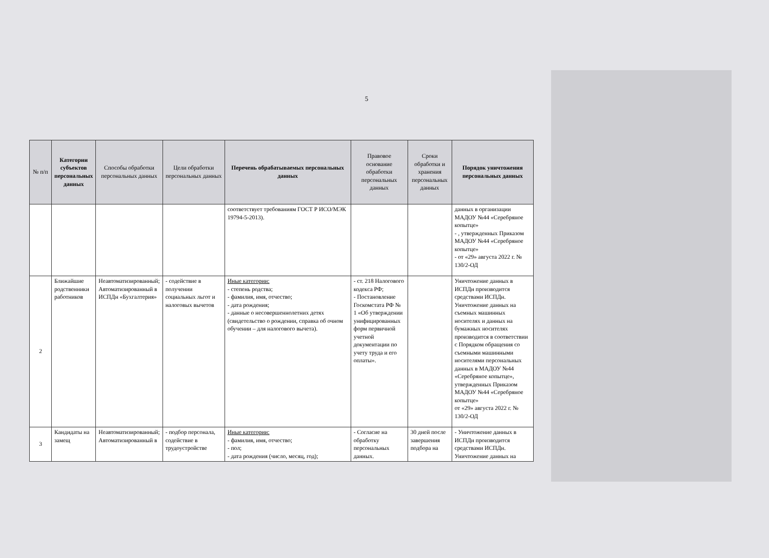5
| № п/п | Категории субъектов персональных данных | Способы обработки персональных данных | Цели обработки персональных данных | Перечень обрабатываемых персональных данных | Правовое основание обработки персональных данных | Сроки обработки и хранения персональных данных | Порядок уничтожения персональных данных |
| --- | --- | --- | --- | --- | --- | --- | --- |
| | | | | соответствует требованиям ГОСТ Р ИСО/МЭК 19794-5-2013). | | | данных в организации МАДОУ №44 «Серебряное копытце» - , утвержденных Приказом МАДОУ №44 «Серебряное копытце» - от «29» августа 2022 г. № 130/2-ОД |
| 2 | Ближайшие родственники работников | Неавтоматизированный; Автоматизированный в ИСПДн «Бухгалтерия» | - содействие в получении социальных льгот и налоговых вычетов | Иные категории: - степень родства; - фамилия, имя, отчество; - дата рождения; - данные о несовершеннолетних детях (свидетельство о рождении, справка об очном обучении – для налогового вычета). | - ст. 218 Налогового кодекса РФ; - Постановление Госкомстата РФ № 1 «Об утверждении унифицированных форм первичной учетной документации по учету труда и его оплаты». | | Уничтожение данных в ИСПДн производится средствами ИСПДн. Уничтожение данных на съемных машинных носителях и данных на бумажных носителях производится в соответствии с Порядком обращения со съемными машинными носителями персональных данных в МАДОУ №44 «Серебряное копытце», утвержденных Приказом МАДОУ №44 «Серебряное копытце» от «29» августа 2022 г. № 130/2-ОД |
| 3 | Кандидаты на замещ | Неавтоматизированный; Автоматизированный в | - подбор персонала, содействие в трудоустройстве | Иные категории: - фамилия, имя, отчество; - пол; - дата рождения (число, месяц, год); | - Согласие на обработку персональных данных. | 30 дней после завершения подбора на | - Уничтожение данных в ИСПДн производится средствами ИСПДн. Уничтожение данных на |